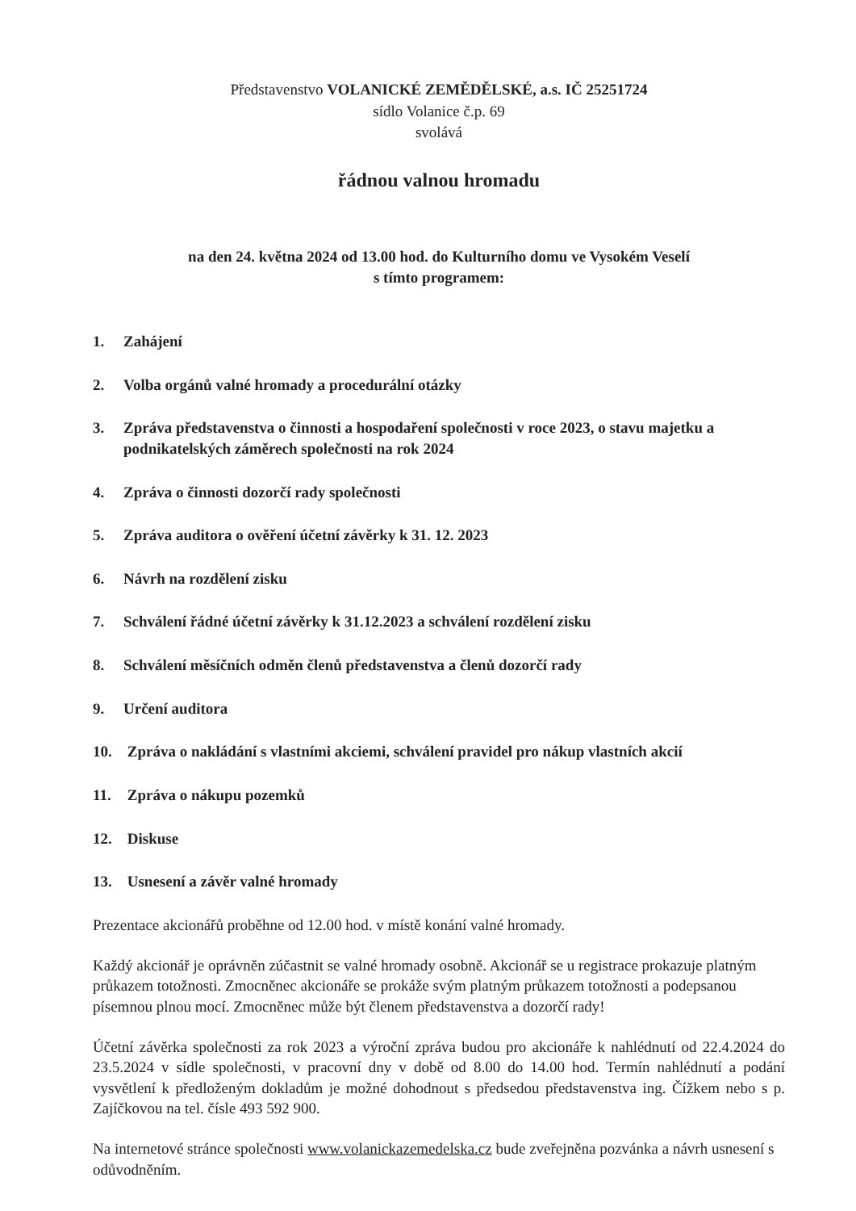Představenstvo VOLANICKÉ ZEMĚDĚLSKÉ, a.s. IČ 25251724
sídlo Volanice č.p. 69
svolává
řádnou valnou hromadu
na den 24. května 2024 od 13.00 hod. do Kulturního domu ve Vysokém Veselí
s tímto programem:
1. Zahájení
2. Volba orgánů valné hromady a procedurální otázky
3. Zpráva představenstva o činnosti a hospodaření společnosti v roce 2023, o stavu majetku a podnikatelských záměrech společnosti na rok 2024
4. Zpráva o činnosti dozorčí rady společnosti
5. Zpráva auditora o ověření účetní závěrky k 31. 12. 2023
6. Návrh na rozdělení zisku
7. Schválení řádné účetní závěrky k 31.12.2023 a schválení rozdělení zisku
8. Schválení měsíčních odměn členů představenstva a členů dozorčí rady
9. Určení auditora
10. Zpráva o nakládání s vlastními akciemi, schválení pravidel pro nákup vlastních akcií
11. Zpráva o nákupu pozemků
12. Diskuse
13. Usnesení a závěr valné hromady
Prezentace akcionářů proběhne od 12.00 hod. v místě konání valné hromady.
Každý akcionář je oprávněn zúčastnit se valné hromady osobně. Akcionář se u registrace prokazuje platným průkazem totožnosti. Zmocněnec akcionáře se prokáže svým platným průkazem totožnosti a podepsanou písemnou plnou mocí. Zmocněnec může být členem představenstva a dozorčí rady!
Účetní závěrka společnosti za rok 2023 a výroční zpráva budou pro akcionáře k nahlédnutí od 22.4.2024 do 23.5.2024 v sídle společnosti, v pracovní dny v době od 8.00 do 14.00 hod. Termín nahlédnutí a podání vysvětlení k předloženým dokladům je možné dohodnout s předsedou představenstva ing. Čížkem nebo s p. Zajíčkovou na tel. čísle 493 592 900.
Na internetové stránce společnosti www.volanickazemedelska.cz bude zveřejněna pozvánka a návrh usnesení s odůvodněním.